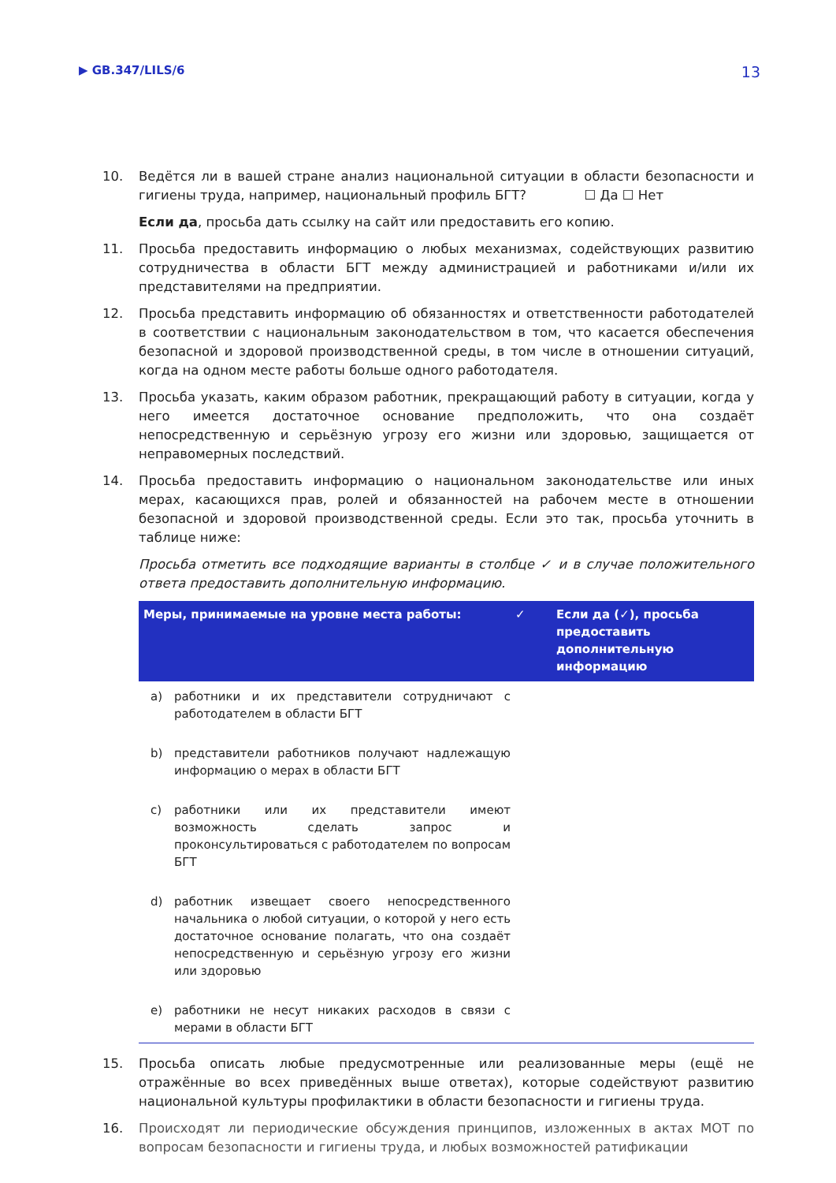▶ GB.347/LILS/6 13
10. Ведётся ли в вашей стране анализ национальной ситуации в области безопасности и гигиены труда, например, национальный профиль БГТ? ☐ Да ☐ Нет
Если да, просьба дать ссылку на сайт или предоставить его копию.
11. Просьба предоставить информацию о любых механизмах, содействующих развитию сотрудничества в области БГТ между администрацией и работниками и/или их представителями на предприятии.
12. Просьба представить информацию об обязанностях и ответственности работодателей в соответствии с национальным законодательством в том, что касается обеспечения безопасной и здоровой производственной среды, в том числе в отношении ситуаций, когда на одном месте работы больше одного работодателя.
13. Просьба указать, каким образом работник, прекращающий работу в ситуации, когда у него имеется достаточное основание предположить, что она создаёт непосредственную и серьёзную угрозу его жизни или здоровью, защищается от неправомерных последствий.
14. Просьба предоставить информацию о национальном законодательстве или иных мерах, касающихся прав, ролей и обязанностей на рабочем месте в отношении безопасной и здоровой производственной среды. Если это так, просьба уточнить в таблице ниже:
Просьба отметить все подходящие варианты в столбце ✓ и в случае положительного ответа предоставить дополнительную информацию.
| Меры, принимаемые на уровне места работы: | ✓ | Если да (✓), просьба предоставить дополнительную информацию |
| --- | --- | --- |
| a) работники и их представители сотрудничают с работодателем в области БГТ | | |
| b) представители работников получают надлежащую информацию о мерах в области БГТ | | |
| c) работники или их представители имеют возможность сделать запрос и проконсультироваться с работодателем по вопросам БГТ | | |
| d) работник извещает своего непосредственного начальника о любой ситуации, о которой у него есть достаточное основание полагать, что она создаёт непосредственную и серьёзную угрозу его жизни или здоровью | | |
| e) работники не несут никаких расходов в связи с мерами в области БГТ | | |
15. Просьба описать любые предусмотренные или реализованные меры (ещё не отражённые во всех приведённых выше ответах), которые содействуют развитию национальной культуры профилактики в области безопасности и гигиены труда.
16. Происходят ли периодические обсуждения принципов, изложенных в актах МОТ по вопросам безопасности и гигиены труда, и любых возможностей ратификации